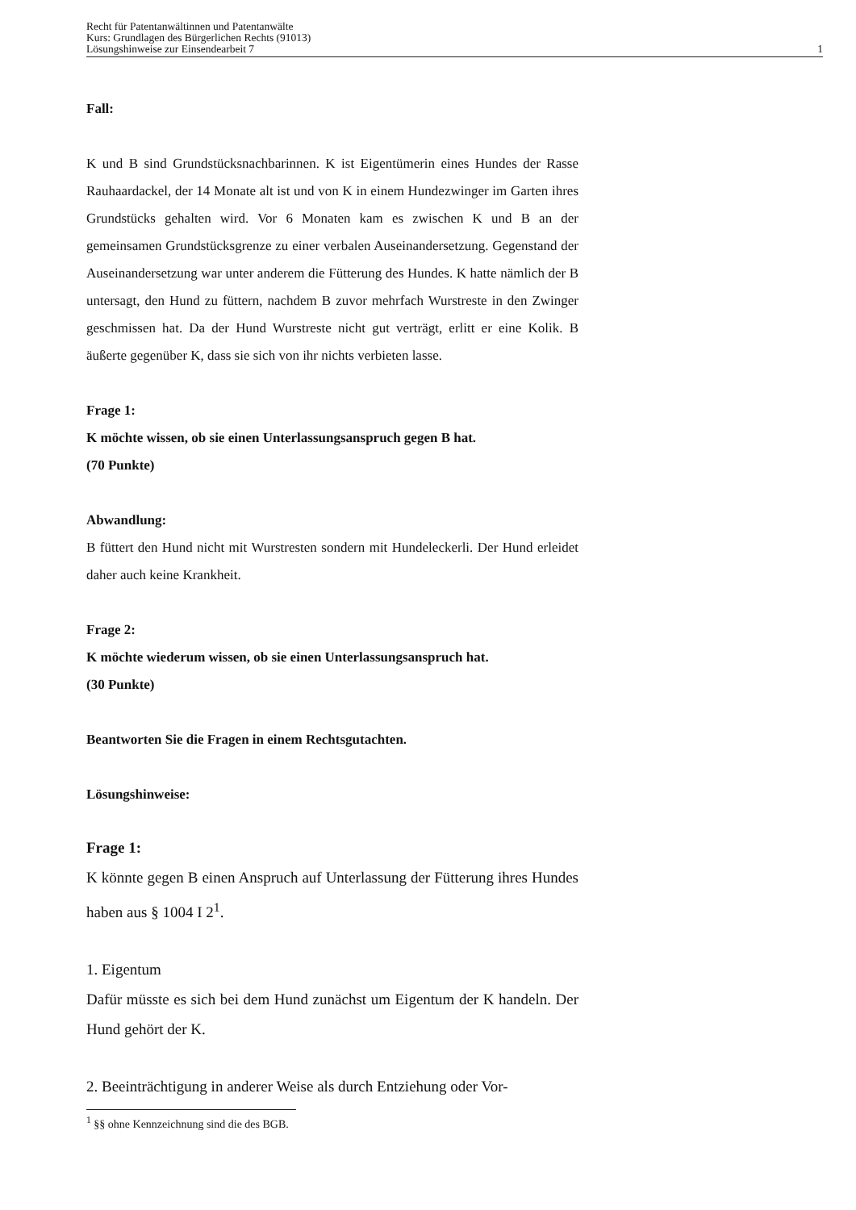Recht für Patentanwältinnen und Patentanwälte
Kurs: Grundlagen des Bürgerlichen Rechts (91013)
Lösungshinweise zur Einsendearbeit 7 1
Fall:
K und B sind Grundstücksnachbarinnen. K ist Eigentümerin eines Hundes der Rasse Rauhaardackel, der 14 Monate alt ist und von K in einem Hunde­zwinger im Garten ihres Grundstücks gehalten wird. Vor 6 Monaten kam es zwischen K und B an der gemeinsamen Grundstücksgrenze zu einer verba­len Auseinandersetzung. Gegenstand der Auseinandersetzung war unter anderem die Fütterung des Hundes. K hatte nämlich der B untersagt, den Hund zu füttern, nachdem B zuvor mehrfach Wurstreste in den Zwinger geschmissen hat. Da der Hund Wurstreste nicht gut verträgt, erlitt er eine Kolik. B äußerte gegenüber K, dass sie sich von ihr nichts verbieten lasse.
Frage 1:
K möchte wissen, ob sie einen Unterlassungsanspruch gegen B hat.
(70 Punkte)
Abwandlung:
B füttert den Hund nicht mit Wurstresten sondern mit Hundeleckerli. Der Hund erleidet daher auch keine Krankheit.
Frage 2:
K möchte wiederum wissen, ob sie einen Unterlassungsanspruch hat.
(30 Punkte)
Beantworten Sie die Fragen in einem Rechtsgutachten.
Lösungshinweise:
Frage 1:
K könnte gegen B einen Anspruch auf Unterlassung der Fütterung ihres Hundes haben aus § 1004 I 2<sup>1</sup>.
1. Eigentum
Dafür müsste es sich bei dem Hund zunächst um Eigentum der K han­deln. Der Hund gehört der K.
2. Beeinträchtigung in anderer Weise als durch Entziehung oder Vor-
<sup>1</sup> §§ ohne Kennzeichnung sind die des BGB.